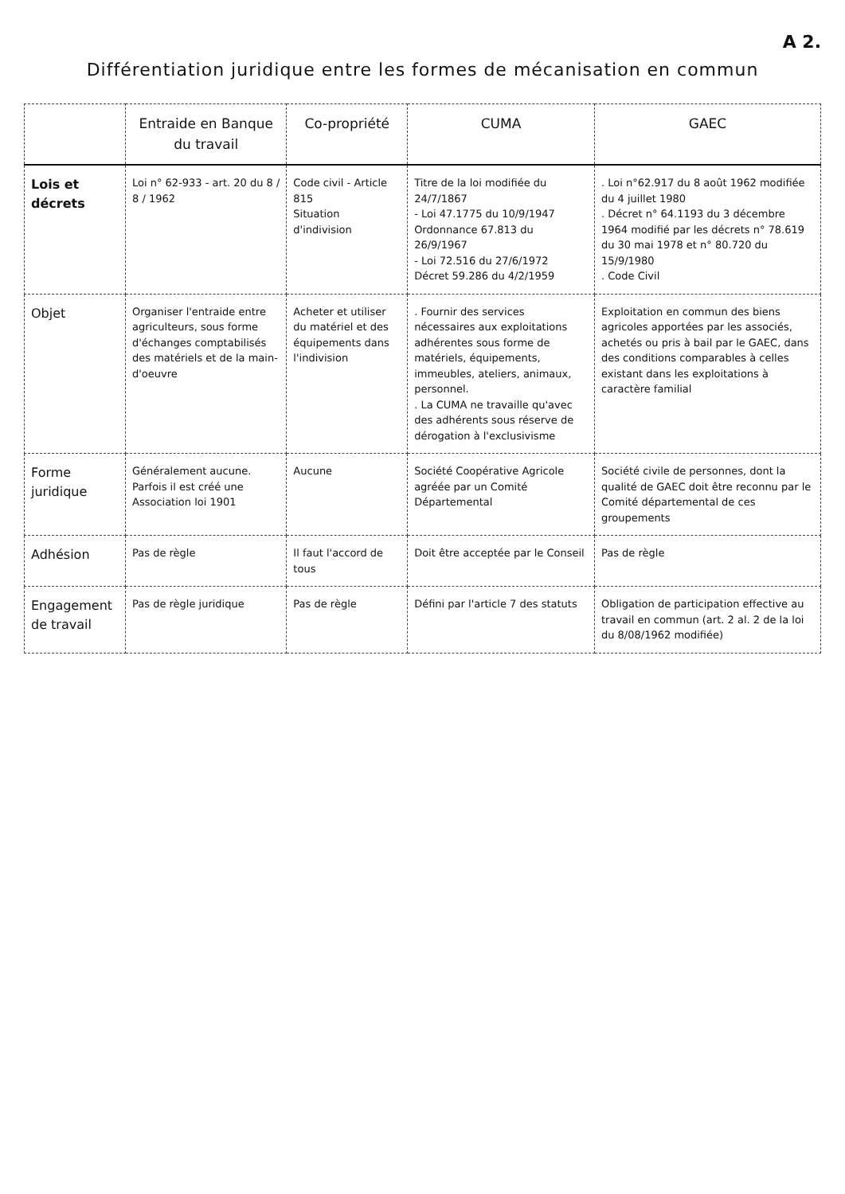A 2.
Différentiation juridique entre les formes de mécanisation en commun
| | Entraide en Banque du travail | Co-propriété | CUMA | GAEC |
| --- | --- | --- | --- | --- |
| Lois et décrets | Loi n° 62-933 - art. 20 du 8 / 8 / 1962 | Code civil - Article 815 Situation d'indivision | Titre de la loi modifiée du 24/7/1867 - Loi 47.1775 du 10/9/1947 Ordonnance 67.813 du 26/9/1967 - Loi 72.516 du 27/6/1972 Décret 59.286 du 4/2/1959 | . Loi n°62.917 du 8 août 1962 modifiée du 4 juillet 1980 . Décret n° 64.1193 du 3 décembre 1964 modifié par les décrets n° 78.619 du 30 mai 1978 et n° 80.720 du 15/9/1980 . Code Civil |
| Objet | Organiser l'entraide entre agriculteurs, sous forme d'échanges comptabilisés des matériels et de la main-d'oeuvre | Acheter et utiliser du matériel et des équipements dans l'indivision | . Fournir des services nécessaires aux exploitations adhérentes sous forme de matériels, équipements, immeubles, ateliers, animaux, personnel. . La CUMA ne travaille qu'avec des adhérents sous réserve de dérogation à l'exclusivisme | Exploitation en commun des biens agricoles apportées par les associés, achetés ou pris à bail par le GAEC, dans des conditions comparables à celles existant dans les exploitations à caractère familial |
| Forme juridique | Généralement aucune. Parfois il est créé une Association loi 1901 | Aucune | Société Coopérative Agricole agréée par un Comité Départemental | Société civile de personnes, dont la qualité de GAEC doit être reconnu par le Comité départemental de ces groupements |
| Adhésion | Pas de règle | Il faut l'accord de tous | Doit être acceptée par le Conseil | Pas de règle |
| Engagement de travail | Pas de règle juridique | Pas de règle | Défini par l'article 7 des statuts | Obligation de participation effective au travail en commun (art. 2 al. 2 de la loi du 8/08/1962 modifiée) |